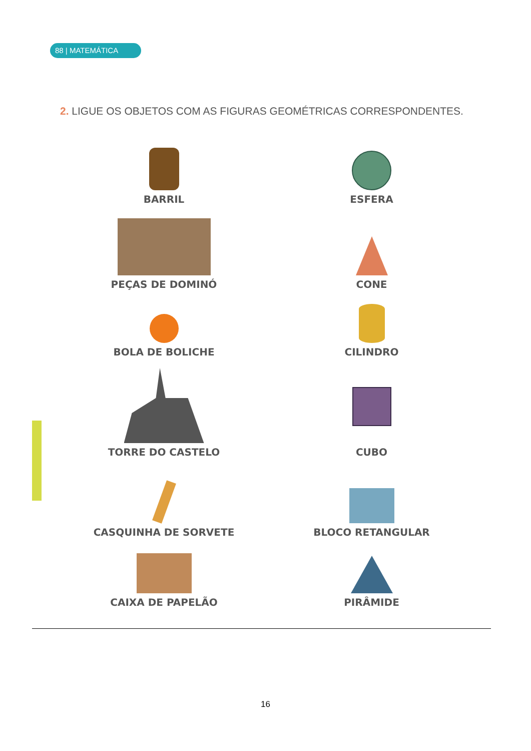88 | MATEMÁTICA
2. LIGUE OS OBJETOS COM AS FIGURAS GEOMÉTRICAS CORRESPONDENTES.
BARRIL
ESFERA
PEÇAS DE DOMINÓ
CONE
BOLA DE BOLICHE
CILINDRO
TORRE DO CASTELO
CUBO
CASQUINHA DE SORVETE
BLOCO RETANGULAR
CAIXA DE PAPELÃO
PIRÂMIDE
16